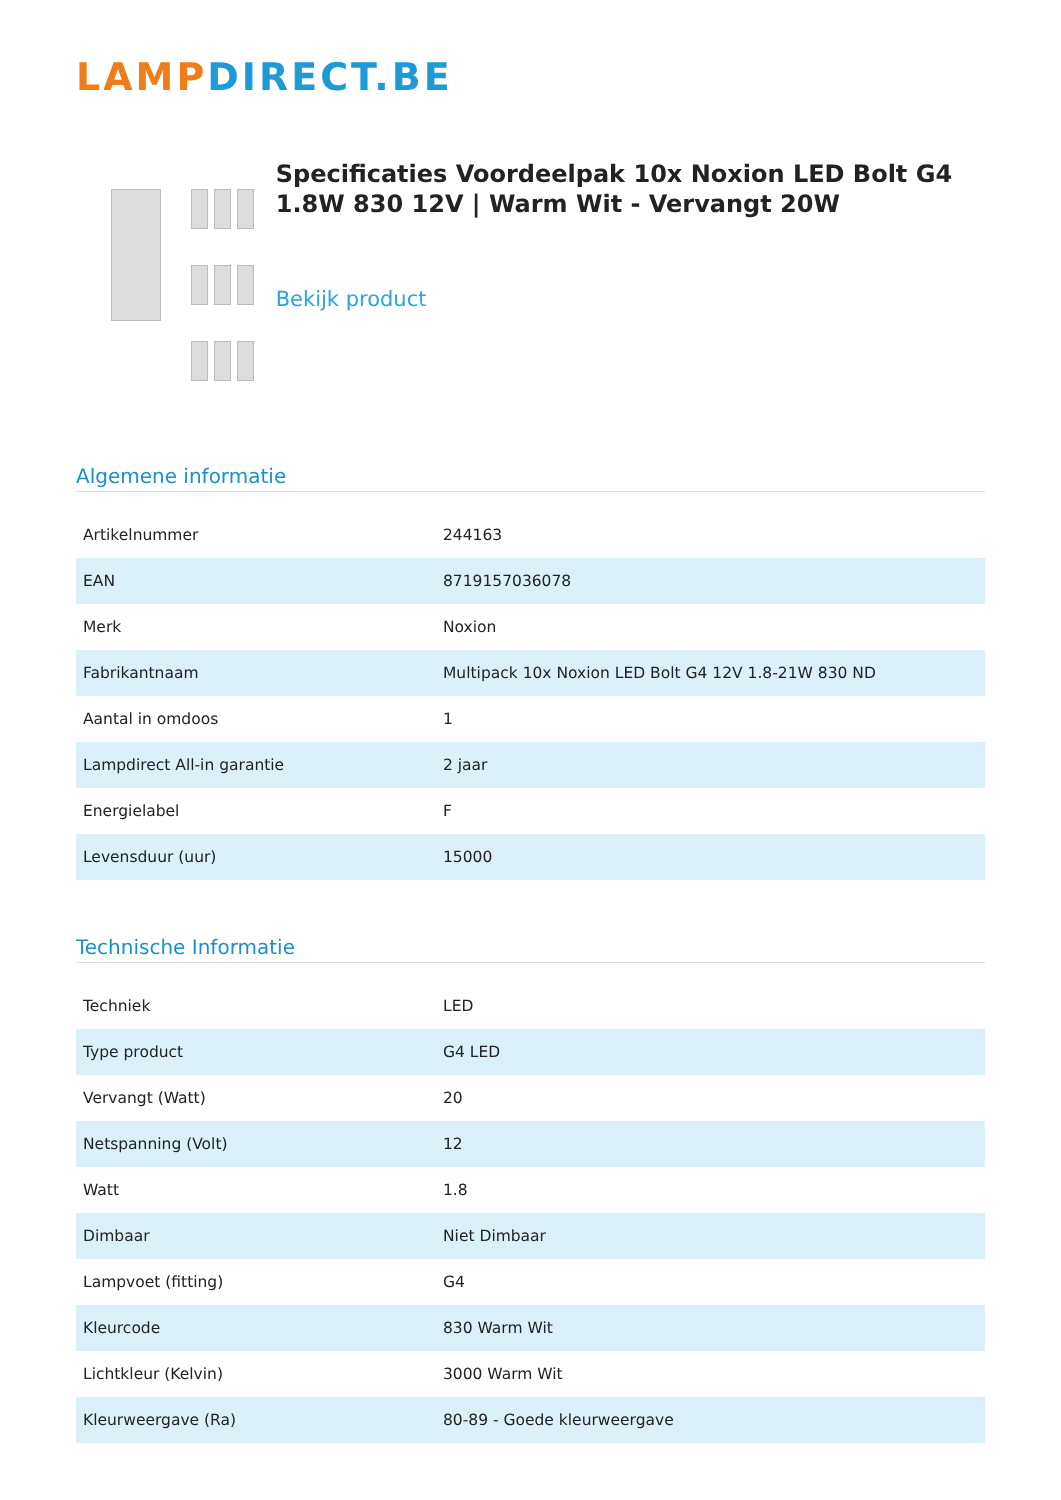LAMP DIRECT.BE
Specificaties Voordeelpak 10x Noxion LED Bolt G4 1.8W 830 12V | Warm Wit - Vervangt 20W
Bekijk product
Algemene informatie
| Artikelnummer | 244163 |
| EAN | 8719157036078 |
| Merk | Noxion |
| Fabrikantnaam | Multipack 10x Noxion LED Bolt G4 12V 1.8-21W 830 ND |
| Aantal in omdoos | 1 |
| Lampdirect All-in garantie | 2 jaar |
| Energielabel | F |
| Levensduur (uur) | 15000 |
Technische Informatie
| Techniek | LED |
| Type product | G4 LED |
| Vervangt (Watt) | 20 |
| Netspanning (Volt) | 12 |
| Watt | 1.8 |
| Dimbaar | Niet Dimbaar |
| Lampvoet (fitting) | G4 |
| Kleurcode | 830 Warm Wit |
| Lichtkleur (Kelvin) | 3000 Warm Wit |
| Kleurweergave (Ra) | 80-89 - Goede kleurweergave |